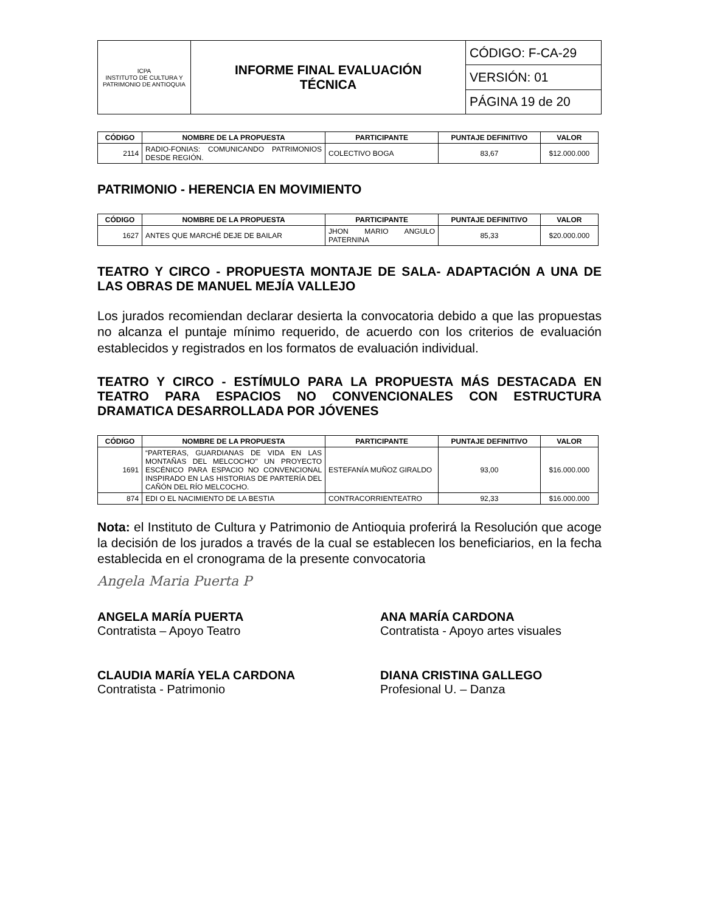| ICPA INSTITUTO DE CULTURA Y PATRIMONIO DE ANTIOQUIA | INFORME FINAL EVALUACIÓN TÉCNICA | CÓDIGO: F-CA-29 |
| | | VERSIÓN: 01 |
| | | PÁGINA 19 de 20 |
| CÓDIGO | NOMBRE DE LA PROPUESTA | PARTICIPANTE | PUNTAJE DEFINITIVO | VALOR |
| --- | --- | --- | --- | --- |
| 2114 | RADIO-FONIAS: COMUNICANDO PATRIMONIOS DESDE REGIÓN. | COLECTIVO BOGA | 83,67 | $12.000.000 |
PATRIMONIO - HERENCIA EN MOVIMIENTO
| CÓDIGO | NOMBRE DE LA PROPUESTA | PARTICIPANTE | PUNTAJE DEFINITIVO | VALOR |
| --- | --- | --- | --- | --- |
| 1627 | ANTES QUE MARCHÉ DEJE DE BAILAR | JHON MARIO ANGULO PATERNINA | 85,33 | $20.000.000 |
TEATRO Y CIRCO - PROPUESTA MONTAJE DE SALA- ADAPTACIÓN A UNA DE LAS OBRAS DE MANUEL MEJÍA VALLEJO
Los jurados recomiendan declarar desierta la convocatoria debido a que las propuestas no alcanza el puntaje mínimo requerido, de acuerdo con los criterios de evaluación establecidos y registrados en los formatos de evaluación individual.
TEATRO Y CIRCO - ESTÍMULO PARA LA PROPUESTA MÁS DESTACADA EN TEATRO PARA ESPACIOS NO CONVENCIONALES CON ESTRUCTURA DRAMATICA DESARROLLADA POR JÓVENES
| CÓDIGO | NOMBRE DE LA PROPUESTA | PARTICIPANTE | PUNTAJE DEFINITIVO | VALOR |
| --- | --- | --- | --- | --- |
| 1691 | “PARTERAS, GUARDIANAS DE VIDA EN LAS MONTAÑAS DEL MELCOCHO" UN PROYECTO ESCÉNICO PARA ESPACIO NO CONVENCIONAL INSPIRADO EN LAS HISTORIAS DE PARTERÍA DEL CAÑÓN DEL RÍO MELCOCHO. | ESTEFANÍA MUÑOZ GIRALDO | 93,00 | $16.000.000 |
| 874 | EDI O EL NACIMIENTO DE LA BESTIA | CONTRACORRIENTEATRO | 92,33 | $16.000.000 |
Nota: el Instituto de Cultura y Patrimonio de Antioquia proferirá la Resolución que acoge la decisión de los jurados a través de la cual se establecen los beneficiarios, en la fecha establecida en el cronograma de la presente convocatoria
Angela Maria Puerta P
ANGELA MARÍA PUERTA
Contratista – Apoyo Teatro
ANA MARÍA CARDONA
Contratista - Apoyo artes visuales
CLAUDIA MARÍA YELA CARDONA
Contratista - Patrimonio
DIANA CRISTINA GALLEGO
Profesional U. – Danza